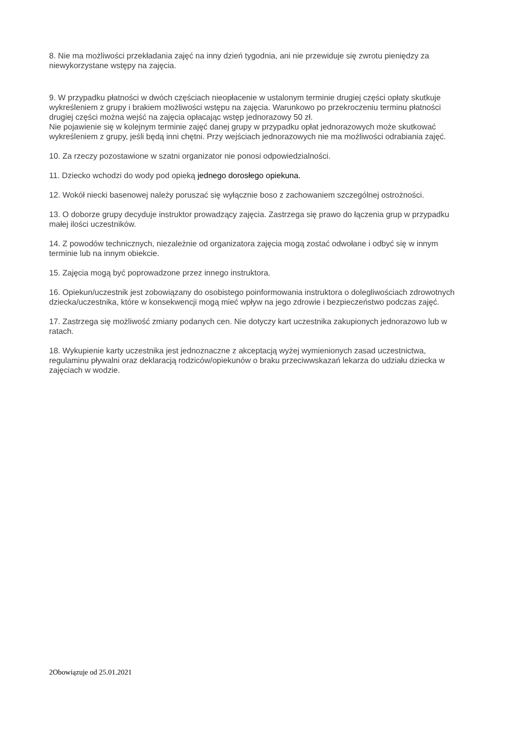8. Nie ma możliwości przekładania zajęć na inny dzień tygodnia, ani nie przewiduje się zwrotu pieniędzy za niewykorzystane wstępy na zajęcia.
9. W przypadku płatności w dwóch częściach nieopłacenie w ustalonym terminie drugiej części opłaty skutkuje wykreśleniem z grupy i brakiem możliwości wstępu na zajęcia. Warunkowo po przekroczeniu terminu płatności drugiej części można wejść na zajęcia opłacając wstęp jednorazowy 50 zł.
Nie pojawienie się w kolejnym terminie zajęć danej grupy w przypadku opłat jednorazowych może skutkować wykreśleniem z grupy, jeśli będą inni chętni. Przy wejściach jednorazowych nie ma możliwości odrabiania zajęć.
10. Za rzeczy pozostawione w szatni organizator nie ponosi odpowiedzialności.
11. Dziecko wchodzi do wody pod opieką jednego dorosłego opiekuna.
12. Wokół niecki basenowej należy poruszać się wyłącznie boso z zachowaniem szczególnej ostrożności.
13. O doborze grupy decyduje instruktor prowadzący zajęcia. Zastrzega się prawo do łączenia grup w przypadku małej ilości uczestników.
14. Z powodów technicznych, niezależnie od organizatora zajęcia mogą zostać odwołane i odbyć się w innym terminie lub na innym obiekcie.
15. Zajęcia mogą być poprowadzone przez innego instruktora.
16. Opiekun/uczestnik jest zobowiązany do osobistego poinformowania instruktora o dolegliwościach zdrowotnych dziecka/uczestnika, które w konsekwencji mogą mieć wpływ na jego zdrowie i bezpieczeństwo podczas zajęć.
17. Zastrzega się możliwość zmiany podanych cen. Nie dotyczy kart uczestnika zakupionych jednorazowo lub w ratach.
18. Wykupienie karty uczestnika jest jednoznaczne z akceptacją wyżej wymienionych zasad uczestnictwa, regulaminu pływalni oraz deklaracją rodziców/opiekunów o braku przeciwwskazań lekarza do udziału dziecka w zajęciach w wodzie.
2Obowiązuje od 25.01.2021